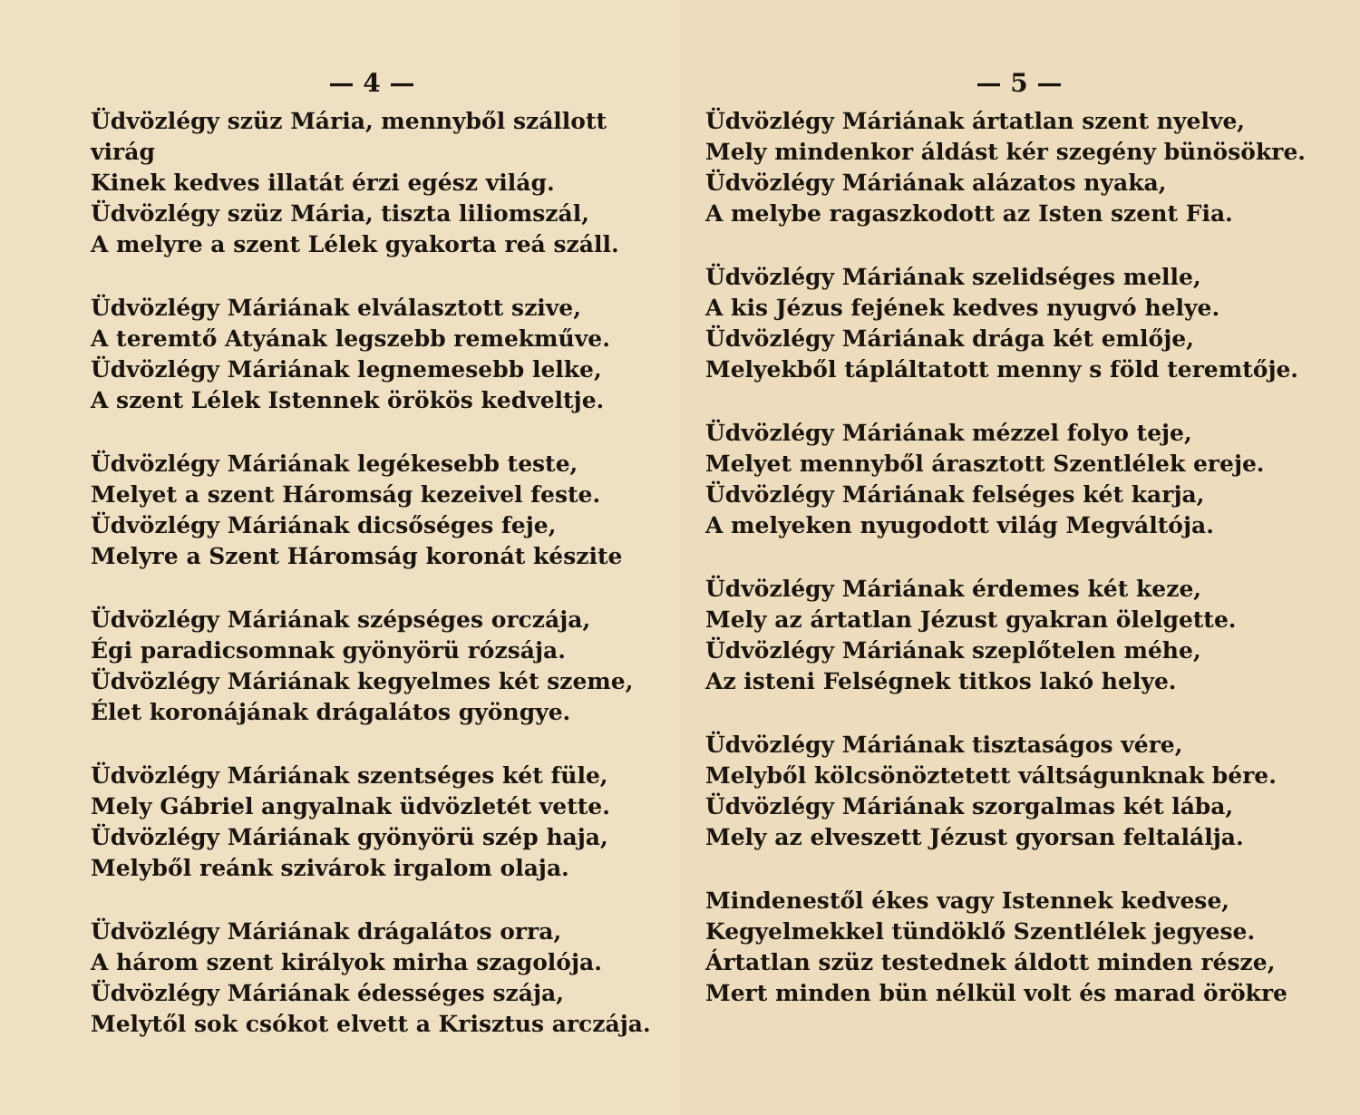— 4 —
Üdvözlégy szüz Mária, mennyből szállott virág
Kinek kedves illatát érzi egész világ.
Üdvözlégy szüz Mária, tiszta liliomszál,
A melyre a szent Lélek gyakorta reá száll.
Üdvözlégy Máriának elválasztott szive,
A teremtő Atyának legszebb remekműve.
Üdvözlégy Máriának legnemesebb lelke,
A szent Lélek Istennek örökös kedveltje.
Üdvözlégy Máriának legékesebb teste,
Melyet a szent Háromság kezeivel feste.
Üdvözlégy Máriának dicsőséges feje,
Melyre a Szent Háromság koronát készite
Üdvözlégy Máriának szépséges orczája,
Égi paradicsomnak gyönyörü rózsája.
Üdvözlégy Máriának kegyelmes két szeme,
Élet koronájának drágalátos gyöngye.
Üdvözlégy Máriának szentséges két füle,
Mely Gábriel angyalnak üdvözletét vette.
Üdvözlégy Máriának gyönyörü szép haja,
Melyből reánk szivárok irgalom olaja.
Üdvözlégy Máriának drágalátos orra,
A három szent királyok mirha szagolója.
Üdvözlégy Máriának édességes szája,
Melytől sok csókot elvett a Krisztus arczája.
— 5 —
Üdvözlégy Máriának ártatlan szent nyelve,
Mely mindenkor áldást kér szegény bünösökre.
Üdvözlégy Máriának alázatos nyaka,
A melybe ragaszkodott az Isten szent Fia.
Üdvözlégy Máriának szelidséges melle,
A kis Jézus fejének kedves nyugvó helye.
Üdvözlégy Máriának drága két emlője,
Melyekből tápláltatott menny s föld teremtője.
Üdvözlégy Máriának mézzel folyo teje,
Melyet mennyből árasztott Szentlélek ereje.
Üdvözlégy Máriának felséges két karja,
A melyeken nyugodott világ Megváltója.
Üdvözlégy Máriának érdemes két keze,
Mely az ártatlan Jézust gyakran ölelgette.
Üdvözlégy Máriának szeplőtelen méhe,
Az isteni Felségnek titkos lakó helye.
Üdvözlégy Máriának tisztaságos vére,
Melyből kölcsönöztetett váltságunknak bére.
Üdvözlégy Máriának szorgalmas két lába,
Mely az elveszett Jézust gyorsan feltalálja.
Mindenestől ékes vagy Istennek kedvese,
Kegyelmekkel tündöklő Szentlélek jegyese.
Ártatlan szüz testednek áldott minden része,
Mert minden bün nélkül volt és marad örökre